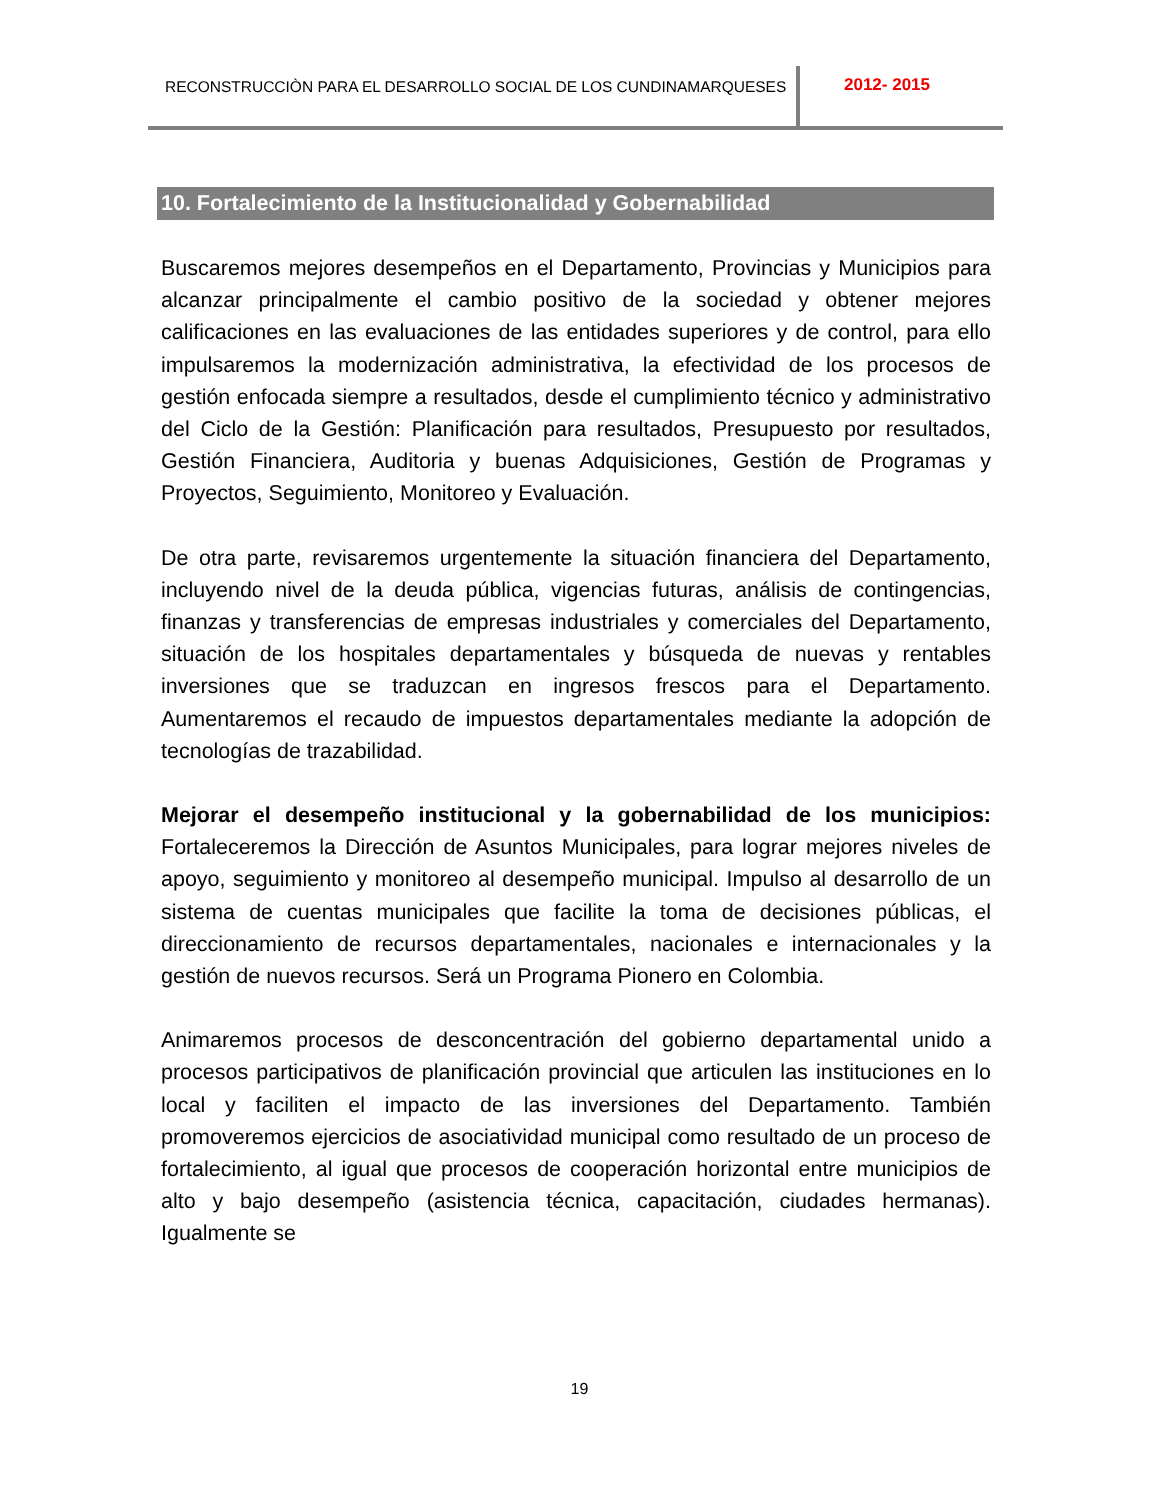RECONSTRUCCIÒN PARA EL DESARROLLO SOCIAL DE LOS CUNDINAMARQUESES
2012- 2015
10. Fortalecimiento de la Institucionalidad y Gobernabilidad
Buscaremos mejores desempeños en el Departamento, Provincias y Municipios para alcanzar principalmente el cambio positivo de la sociedad y obtener mejores calificaciones en las evaluaciones de las entidades superiores y de control, para ello impulsaremos la modernización administrativa, la efectividad de los procesos de gestión enfocada siempre a resultados, desde el cumplimiento técnico y administrativo del Ciclo de la Gestión: Planificación para resultados, Presupuesto por resultados, Gestión Financiera, Auditoria y buenas Adquisiciones, Gestión de Programas y Proyectos, Seguimiento, Monitoreo y Evaluación.
De otra parte, revisaremos urgentemente la situación financiera del Departamento, incluyendo nivel de la deuda pública, vigencias futuras, análisis de contingencias, finanzas y transferencias de empresas industriales y comerciales del Departamento, situación de los hospitales departamentales y búsqueda de nuevas y rentables inversiones que se traduzcan en ingresos frescos para el Departamento. Aumentaremos el recaudo de impuestos departamentales mediante la adopción de tecnologías de trazabilidad.
Mejorar el desempeño institucional y la gobernabilidad de los municipios: Fortaleceremos la Dirección de Asuntos Municipales, para lograr mejores niveles de apoyo, seguimiento y monitoreo al desempeño municipal. Impulso al desarrollo de un sistema de cuentas municipales que facilite la toma de decisiones públicas, el direccionamiento de recursos departamentales, nacionales e internacionales y la gestión de nuevos recursos. Será un Programa Pionero en Colombia.
Animaremos procesos de desconcentración del gobierno departamental unido a procesos participativos de planificación provincial que articulen las instituciones en lo local y faciliten el impacto de las inversiones del Departamento. También promoveremos ejercicios de asociatividad municipal como resultado de un proceso de fortalecimiento, al igual que procesos de cooperación horizontal entre municipios de alto y bajo desempeño (asistencia técnica, capacitación, ciudades hermanas). Igualmente se
19